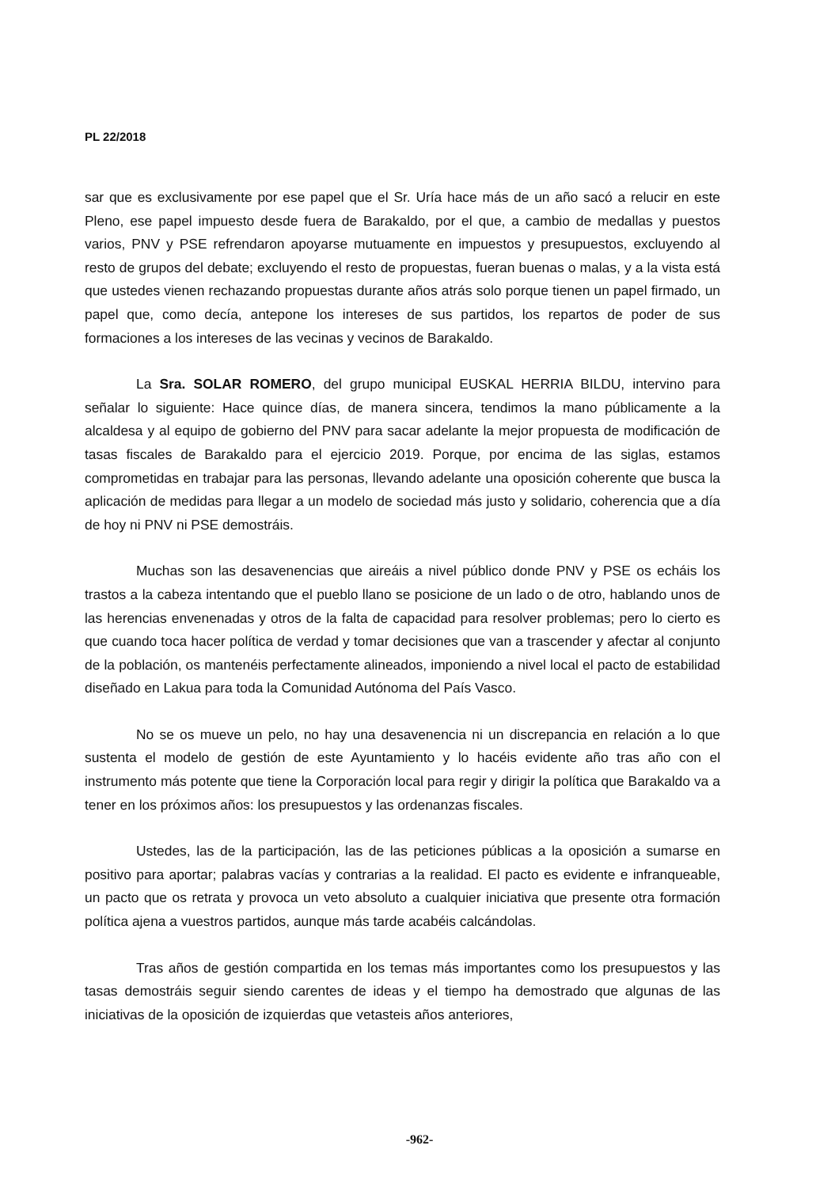PL 22/2018
sar que es exclusivamente por ese papel que el Sr. Uría hace más de un año sacó a relucir en este Pleno, ese papel impuesto desde fuera de Barakaldo, por el que, a cambio de medallas y puestos varios, PNV y PSE refrendaron apoyarse mutuamente en impuestos y presupuestos, excluyendo al resto de grupos del debate; excluyendo el resto de propuestas, fueran buenas o malas, y a la vista está que ustedes vienen rechazando propuestas durante años atrás solo porque tienen un papel firmado, un papel que, como decía, antepone los intereses de sus partidos, los repartos de poder de sus formaciones a los intereses de las vecinas y vecinos de Barakaldo.
La Sra. SOLAR ROMERO, del grupo municipal EUSKAL HERRIA BILDU, intervino para señalar lo siguiente: Hace quince días, de manera sincera, tendimos la mano públicamente a la alcaldesa y al equipo de gobierno del PNV para sacar adelante la mejor propuesta de modificación de tasas fiscales de Barakaldo para el ejercicio 2019. Porque, por encima de las siglas, estamos comprometidas en trabajar para las personas, llevando adelante una oposición coherente que busca la aplicación de medidas para llegar a un modelo de sociedad más justo y solidario, coherencia que a día de hoy ni PNV ni PSE demostráis.
Muchas son las desavenencias que aireáis a nivel público donde PNV y PSE os echáis los trastos a la cabeza intentando que el pueblo llano se posicione de un lado o de otro, hablando unos de las herencias envenenadas y otros de la falta de capacidad para resolver problemas; pero lo cierto es que cuando toca hacer política de verdad y tomar decisiones que van a trascender y afectar al conjunto de la población, os mantenéis perfectamente alineados, imponiendo a nivel local el pacto de estabilidad diseñado en Lakua para toda la Comunidad Autónoma del País Vasco.
No se os mueve un pelo, no hay una desavenencia ni un discrepancia en relación a lo que sustenta el modelo de gestión de este Ayuntamiento y lo hacéis evidente año tras año con el instrumento más potente que tiene la Corporación local para regir y dirigir la política que Barakaldo va a tener en los próximos años: los presupuestos y las ordenanzas fiscales.
Ustedes, las de la participación, las de las peticiones públicas a la oposición a sumarse en positivo para aportar; palabras vacías y contrarias a la realidad. El pacto es evidente e infranqueable, un pacto que os retrata y provoca un veto absoluto a cualquier iniciativa que presente otra formación política ajena a vuestros partidos, aunque más tarde acabéis calcándolas.
Tras años de gestión compartida en los temas más importantes como los presupuestos y las tasas demostráis seguir siendo carentes de ideas y el tiempo ha demostrado que algunas de las iniciativas de la oposición de izquierdas que vetasteis años anteriores,
-962-